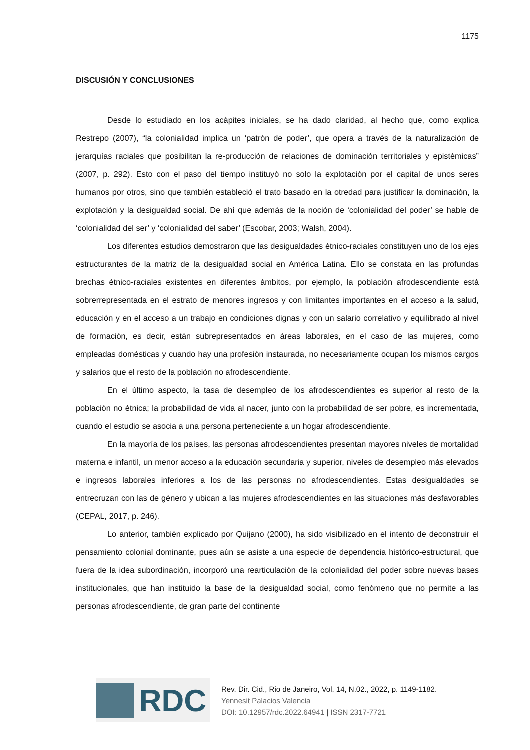1175
DISCUSIÓN Y CONCLUSIONES
Desde lo estudiado en los acápites iniciales, se ha dado claridad, al hecho que, como explica Restrepo (2007), “la colonialidad implica un ‘patrón de poder’, que opera a través de la naturalización de jerarquías raciales que posibilitan la re-producción de relaciones de dominación territoriales y epistémicas” (2007, p. 292). Esto con el paso del tiempo instituyó no solo la explotación por el capital de unos seres humanos por otros, sino que también estableció el trato basado en la otredad para justificar la dominación, la explotación y la desigualdad social. De ahí que además de la noción de ‘colonialidad del poder’ se hable de ‘colonialidad del ser’ y ‘colonialidad del saber’ (Escobar, 2003; Walsh, 2004).
Los diferentes estudios demostraron que las desigualdades étnico-raciales constituyen uno de los ejes estructurantes de la matriz de la desigualdad social en América Latina. Ello se constata en las profundas brechas étnico-raciales existentes en diferentes ámbitos, por ejemplo, la población afrodescendiente está sobrerrepresentada en el estrato de menores ingresos y con limitantes importantes en el acceso a la salud, educación y en el acceso a un trabajo en condiciones dignas y con un salario correlativo y equilibrado al nivel de formación, es decir, están subrepresentados en áreas laborales, en el caso de las mujeres, como empleadas domésticas y cuando hay una profesión instaurada, no necesariamente ocupan los mismos cargos y salarios que el resto de la población no afrodescendiente.
En el último aspecto, la tasa de desempleo de los afrodescendientes es superior al resto de la población no étnica; la probabilidad de vida al nacer, junto con la probabilidad de ser pobre, es incrementada, cuando el estudio se asocia a una persona perteneciente a un hogar afrodescendiente.
En la mayoría de los países, las personas afrodescendientes presentan mayores niveles de mortalidad materna e infantil, un menor acceso a la educación secundaria y superior, niveles de desempleo más elevados e ingresos laborales inferiores a los de las personas no afrodescendientes. Estas desigualdades se entrecruzan con las de género y ubican a las mujeres afrodescendientes en las situaciones más desfavorables (CEPAL, 2017, p. 246).
Lo anterior, también explicado por Quijano (2000), ha sido visibilizado en el intento de deconstruir el pensamiento colonial dominante, pues aún se asiste a una especie de dependencia histórico-estructural, que fuera de la idea subordinación, incorporó una rearticulación de la colonialidad del poder sobre nuevas bases institucionales, que han instituido la base de la desigualdad social, como fenómeno que no permite a las personas afrodescendiente, de gran parte del continente
RDC
Rev. Dir. Cid., Rio de Janeiro, Vol. 14, N.02., 2022, p. 1149-1182.
Yennesit Palacios Valencia
DOI: 10.12957/rdc.2022.64941 | ISSN 2317-7721